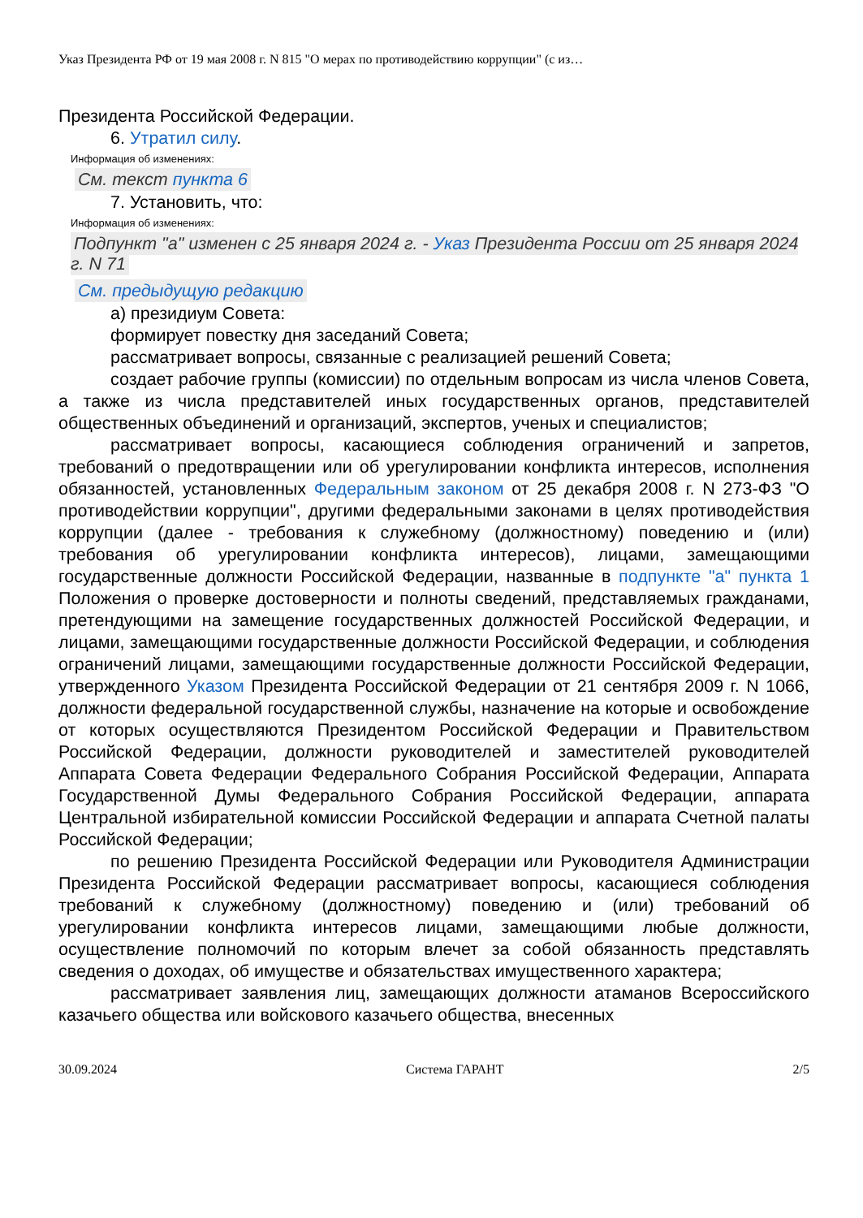Указ Президента РФ от 19 мая 2008 г. N 815 "О мерах по противодействию коррупции" (с из…
Президента Российской Федерации.
6. Утратил силу.
Информация об изменениях:
См. текст пункта 6
7. Установить, что:
Информация об изменениях:
Подпункт "а" изменен с 25 января 2024 г. - Указ Президента России от 25 января 2024 г. N 71
См. предыдущую редакцию
а) президиум Совета:
формирует повестку дня заседаний Совета;
рассматривает вопросы, связанные с реализацией решений Совета;
создает рабочие группы (комиссии) по отдельным вопросам из числа членов Совета, а также из числа представителей иных государственных органов, представителей общественных объединений и организаций, экспертов, ученых и специалистов;
рассматривает вопросы, касающиеся соблюдения ограничений и запретов, требований о предотвращении или об урегулировании конфликта интересов, исполнения обязанностей, установленных Федеральным законом от 25 декабря 2008 г. N 273-ФЗ "О противодействии коррупции", другими федеральными законами в целях противодействия коррупции (далее - требования к служебному (должностному) поведению и (или) требования об урегулировании конфликта интересов), лицами, замещающими государственные должности Российской Федерации, названные в подпункте "а" пункта 1 Положения о проверке достоверности и полноты сведений, представляемых гражданами, претендующими на замещение государственных должностей Российской Федерации, и лицами, замещающими государственные должности Российской Федерации, и соблюдения ограничений лицами, замещающими государственные должности Российской Федерации, утвержденного Указом Президента Российской Федерации от 21 сентября 2009 г. N 1066, должности федеральной государственной службы, назначение на которые и освобождение от которых осуществляются Президентом Российской Федерации и Правительством Российской Федерации, должности руководителей и заместителей руководителей Аппарата Совета Федерации Федерального Собрания Российской Федерации, Аппарата Государственной Думы Федерального Собрания Российской Федерации, аппарата Центральной избирательной комиссии Российской Федерации и аппарата Счетной палаты Российской Федерации;
по решению Президента Российской Федерации или Руководителя Администрации Президента Российской Федерации рассматривает вопросы, касающиеся соблюдения требований к служебному (должностному) поведению и (или) требований об урегулировании конфликта интересов лицами, замещающими любые должности, осуществление полномочий по которым влечет за собой обязанность представлять сведения о доходах, об имуществе и обязательствах имущественного характера;
рассматривает заявления лиц, замещающих должности атаманов Всероссийского казачьего общества или войскового казачьего общества, внесенных
30.09.2024 Система ГАРАНТ 2/5